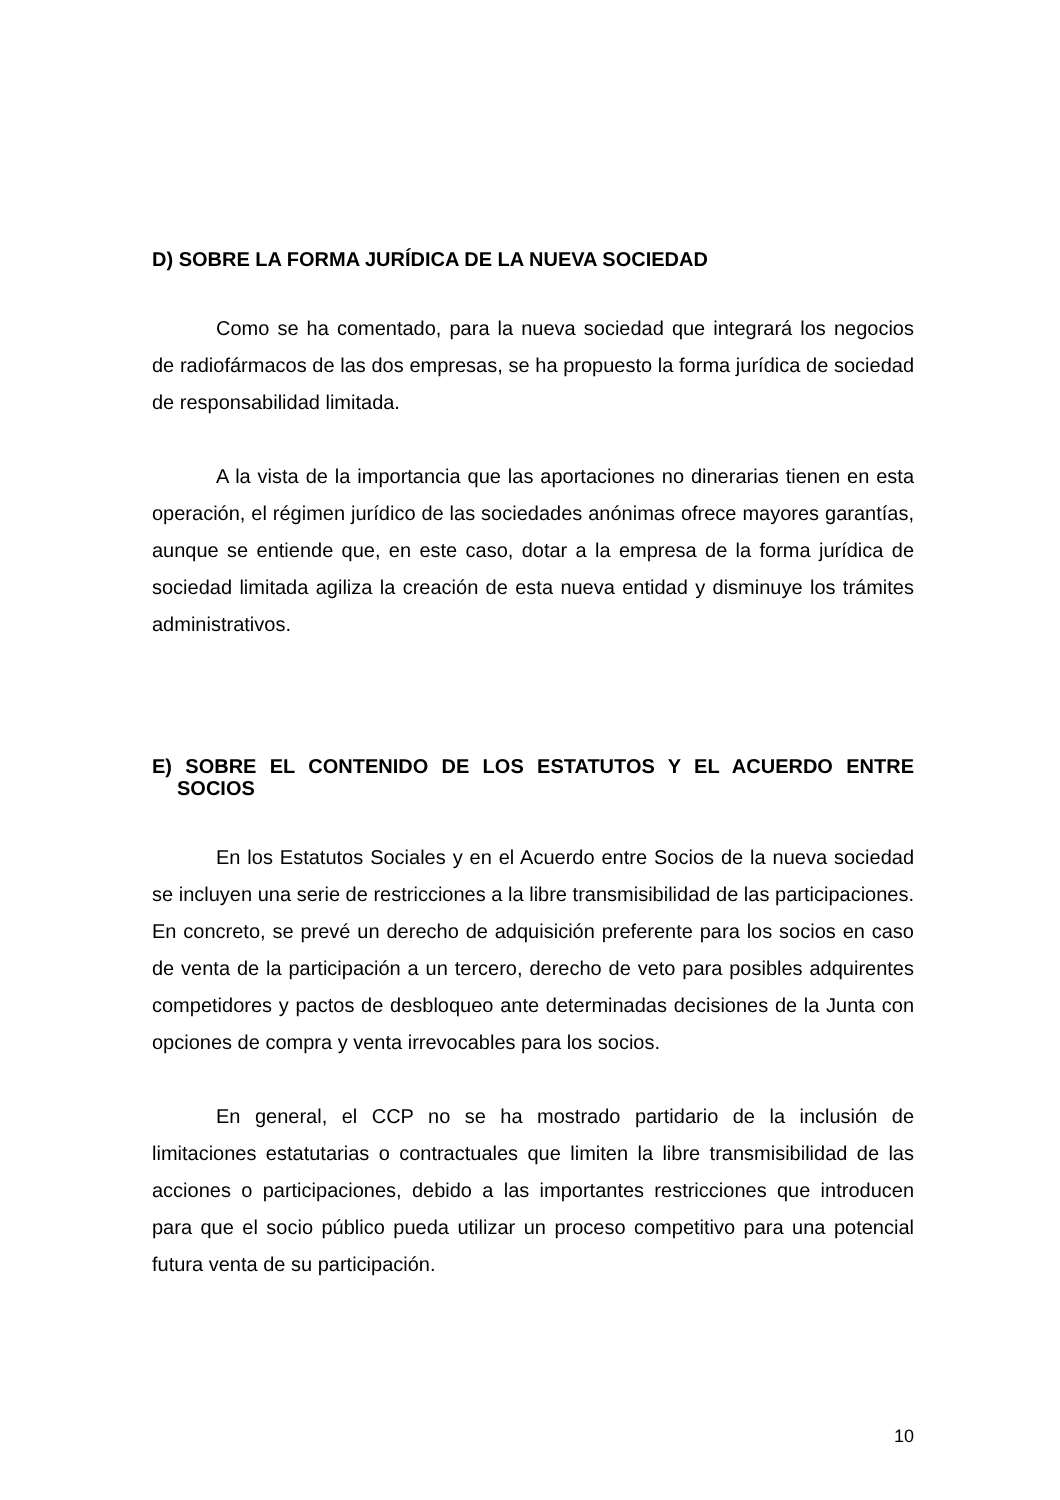D) SOBRE LA FORMA JURÍDICA DE LA NUEVA SOCIEDAD
Como se ha comentado, para la nueva sociedad que integrará los negocios de radiofármacos de las dos empresas, se ha propuesto la forma jurídica de sociedad de responsabilidad limitada.
A la vista de la importancia que las aportaciones no dinerarias tienen en esta operación, el régimen jurídico de las sociedades anónimas ofrece mayores garantías, aunque se entiende que, en este caso, dotar a la empresa de la forma jurídica de sociedad limitada agiliza la creación de esta nueva entidad y disminuye los trámites administrativos.
E) SOBRE EL CONTENIDO DE LOS ESTATUTOS Y EL ACUERDO ENTRE SOCIOS
En los Estatutos Sociales y en el Acuerdo entre Socios de la nueva sociedad se incluyen una serie de restricciones a la libre transmisibilidad de las participaciones. En concreto, se prevé un derecho de adquisición preferente para los socios en caso de venta de la participación a un tercero, derecho de veto para posibles adquirentes competidores y pactos de desbloqueo ante determinadas decisiones de la Junta con opciones de compra y venta irrevocables para los socios.
En general, el CCP no se ha mostrado partidario de la inclusión de limitaciones estatutarias o contractuales que limiten la libre transmisibilidad de las acciones o participaciones, debido a las importantes restricciones que introducen para que el socio público pueda utilizar un proceso competitivo para una potencial futura venta de su participación.
10